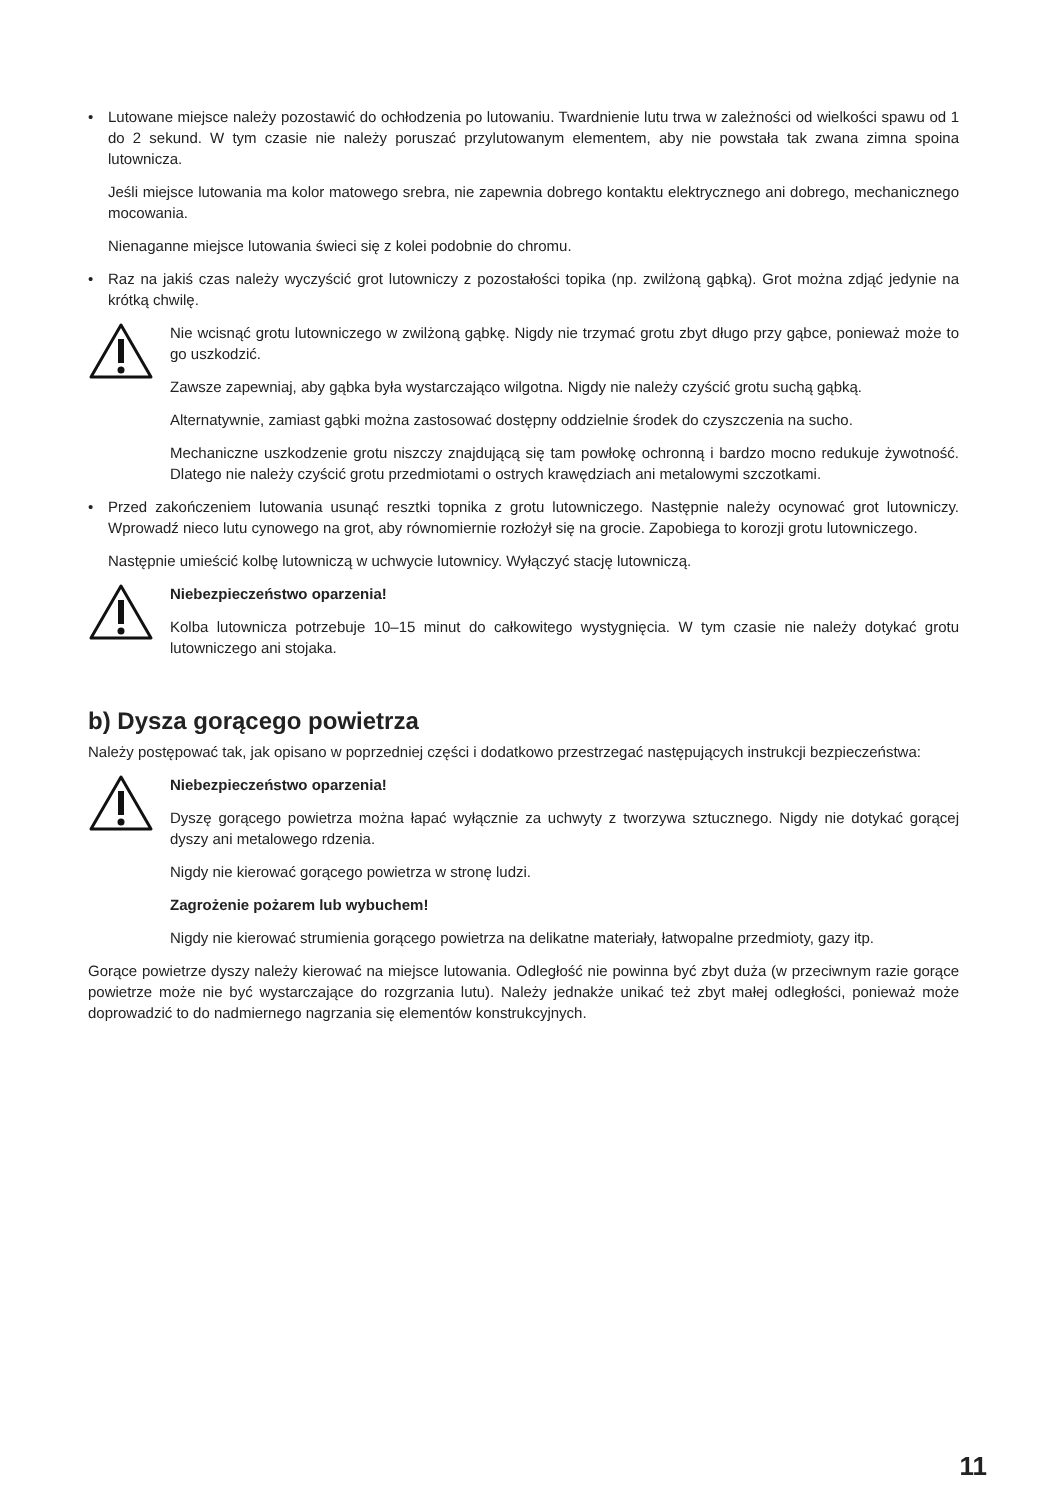• Lutowane miejsce należy pozostawić do ochłodzenia po lutowaniu. Twardnienie lutu trwa w zależności od wielkości spawu od 1 do 2 sekund. W tym czasie nie należy poruszać przylutowanym elementem, aby nie powstała tak zwana zimna spoina lutownicza.
Jeśli miejsce lutowania ma kolor matowego srebra, nie zapewnia dobrego kontaktu elektrycznego ani dobrego, mechanicznego mocowania.
Nienaganne miejsce lutowania świeci się z kolei podobnie do chromu.
• Raz na jakiś czas należy wyczyścić grot lutowniczy z pozostałości topika (np. zwilżoną gąbką). Grot można zdjąć jedynie na krótką chwilę.
Nie wcisnąć grotu lutowniczego w zwilżoną gąbkę. Nigdy nie trzymać grotu zbyt długo przy gąbce, ponieważ może to go uszkodzić.
Zawsze zapewniaj, aby gąbka była wystarczająco wilgotna. Nigdy nie należy czyścić grotu suchą gąbką.
Alternatywnie, zamiast gąbki można zastosować dostępny oddzielnie środek do czyszczenia na sucho.
Mechaniczne uszkodzenie grotu niszczy znajdującą się tam powłokę ochronną i bardzo mocno redukuje żywotność. Dlatego nie należy czyścić grotu przedmiotami o ostrych krawędziach ani metalowymi szczotkami.
• Przed zakończeniem lutowania usunąć resztki topnika z grotu lutowniczego. Następnie należy ocynować grot lutowniczy. Wprowadź nieco lutu cynowego na grot, aby równomiernie rozłożył się na grocie. Zapobiega to korozji grotu lutowniczego.
Następnie umieścić kolbę lutowniczą w uchwycie lutownicy. Wyłączyć stację lutowniczą.
Niebezpieczeństwo oparzenia!
Kolba lutownicza potrzebuje 10–15 minut do całkowitego wystygnięcia. W tym czasie nie należy dotykać grotu lutowniczego ani stojaka.
b) Dysza gorącego powietrza
Należy postępować tak, jak opisano w poprzedniej części i dodatkowo przestrzegać następujących instrukcji bezpieczeństwa:
Niebezpieczeństwo oparzenia!
Dyszę gorącego powietrza można łapać wyłącznie za uchwyty z tworzywa sztucznego. Nigdy nie dotykać gorącej dyszy ani metalowego rdzenia.
Nigdy nie kierować gorącego powietrza w stronę ludzi.
Zagrożenie pożarem lub wybuchem!
Nigdy nie kierować strumienia gorącego powietrza na delikatne materiały, łatwopalne przedmioty, gazy itp.
Gorące powietrze dyszy należy kierować na miejsce lutowania. Odległość nie powinna być zbyt duża (w przeciwnym razie gorące powietrze może nie być wystarczające do rozgrzania lutu). Należy jednakże unikać też zbyt małej odległości, ponieważ może doprowadzić to do nadmiernego nagrzania się elementów konstrukcyjnych.
11